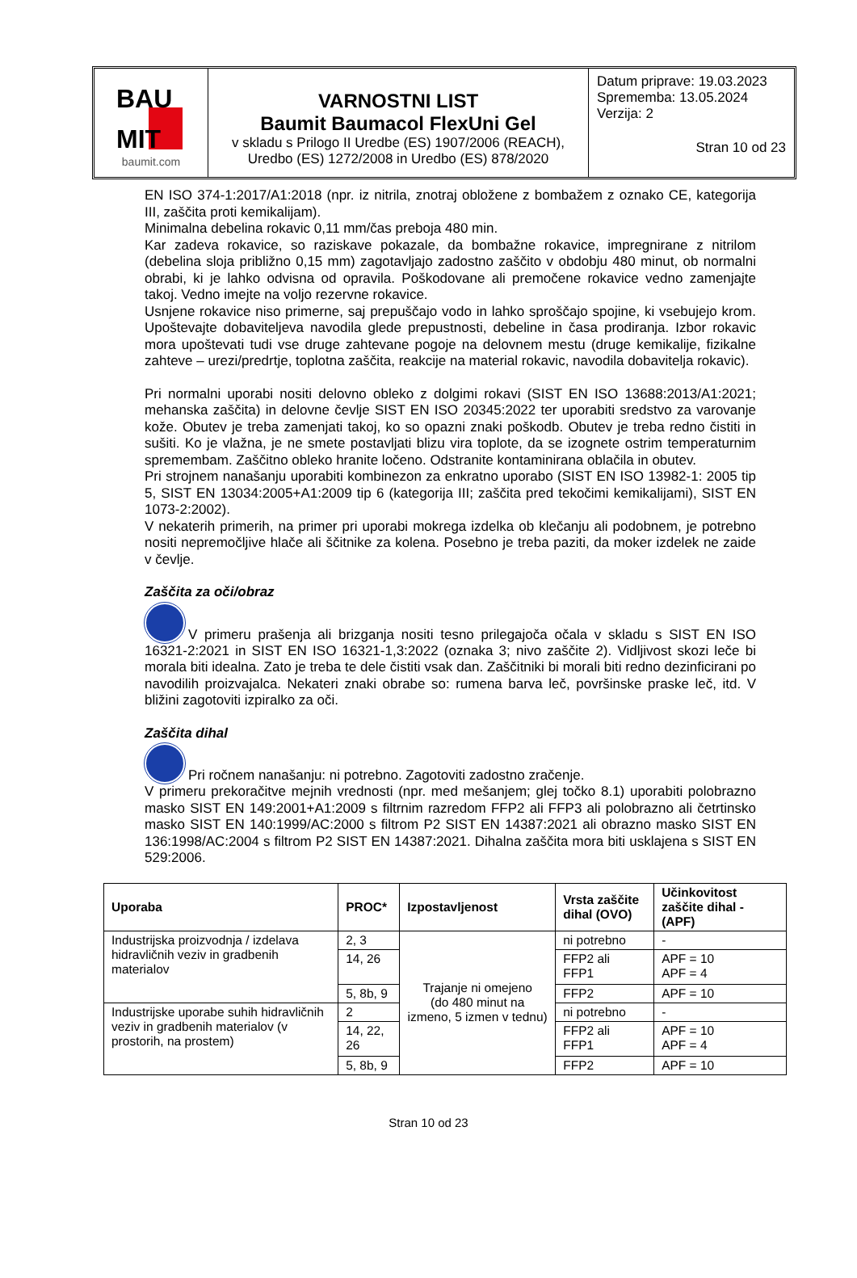BAU
MIT
baumit.com
VARNOSTNI LIST
Baumit Baumacol FlexUni Gel
v skladu s Prilogo II Uredbe (ES) 1907/2006 (REACH),
Uredbo (ES) 1272/2008 in Uredbo (ES) 878/2020
Datum priprave: 19.03.2023
Sprememba: 13.05.2024
Verzija: 2
Stran 10 od 23
EN ISO 374-1:2017/A1:2018 (npr. iz nitrila, znotraj obložene z bombažem z oznako CE, kategorija III, zaščita proti kemikalijam).
Minimalna debelina rokavic 0,11 mm/čas preboja 480 min.
Kar zadeva rokavice, so raziskave pokazale, da bombažne rokavice, impregnirane z nitrilom (debelina sloja približno 0,15 mm) zagotavljajo zadostno zaščito v obdobju 480 minut, ob normalni obrabi, ki je lahko odvisna od opravila. Poškodovane ali premočene rokavice vedno zamenjajte takoj. Vedno imejte na voljo rezervne rokavice.
Usnjene rokavice niso primerne, saj prepuščajo vodo in lahko sproščajo spojine, ki vsebujejo krom. Upoštevajte dobaviteljeva navodila glede prepustnosti, debeline in časa prodiranja. Izbor rokavic mora upoštevati tudi vse druge zahtevane pogoje na delovnem mestu (druge kemikalije, fizikalne zahteve – urezi/predrtje, toplotna zaščita, reakcije na material rokavic, navodila dobavitelja rokavic).
Pri normalni uporabi nositi delovno obleko z dolgimi rokavi (SIST EN ISO 13688:2013/A1:2021; mehanska zaščita) in delovne čevlje SIST EN ISO 20345:2022 ter uporabiti sredstvo za varovanje kože. Obutev je treba zamenjati takoj, ko so opazni znaki poškodb. Obutev je treba redno čistiti in sušiti. Ko je vlažna, je ne smete postavljati blizu vira toplote, da se izognete ostrim temperaturnim spremembam. Zaščitno obleko hranite ločeno. Odstranite kontaminirana oblačila in obutev.
Pri strojnem nanašanju uporabiti kombinezon za enkratno uporabo (SIST EN ISO 13982-1: 2005 tip 5, SIST EN 13034:2005+A1:2009 tip 6 (kategorija III; zaščita pred tekočimi kemikalijami), SIST EN 1073-2:2002).
V nekaterih primerih, na primer pri uporabi mokrega izdelka ob klečanju ali podobnem, je potrebno nositi nepremočljive hlače ali ščitnike za kolena. Posebno je treba paziti, da moker izdelek ne zaide v čevlje.
Zaščita za oči/obraz
V primeru prašenja ali brizganja nositi tesno prilegajoča očala v skladu s SIST EN ISO 16321-2:2021 in SIST EN ISO 16321-1,3:2022 (oznaka 3; nivo zaščite 2). Vidljivost skozi leče bi morala biti idealna. Zato je treba te dele čistiti vsak dan. Zaščitniki bi morali biti redno dezinficirani po navodilih proizvajalca. Nekateri znaki obrabe so: rumena barva leč, površinske praske leč, itd. V bližini zagotoviti izpiralko za oči.
Zaščita dihal
Pri ročnem nanašanju: ni potrebno. Zagotoviti zadostno zračenje.
V primeru prekoračitve mejnih vrednosti (npr. med mešanjem; glej točko 8.1) uporabiti polobrazno masko SIST EN 149:2001+A1:2009 s filtrnim razredom FFP2 ali FFP3 ali polobrazno ali četrtinsko masko SIST EN 140:1999/AC:2000 s filtrom P2 SIST EN 14387:2021 ali obrazno masko SIST EN 136:1998/AC:2004 s filtrom P2 SIST EN 14387:2021. Dihalna zaščita mora biti usklajena s SIST EN 529:2006.
| Uporaba | PROC* | Izpostavljenost | Vrsta zaščite dihal (OVO) | Učinkovitost zaščite dihal - (APF) |
| --- | --- | --- | --- | --- |
| Industrijska proizvodnja / izdelava hidravličnih veziv in gradbenih materialov | 2, 3 | Trajanje ni omejeno (do 480 minut na izmeno, 5 izmen v tednu) | ni potrebno | - |
| | 14, 26 | | FFP2 ali FFP1 | APF = 10 APF = 4 |
| | 5, 8b, 9 | | FFP2 | APF = 10 |
| Industrijske uporabe suhih hidravličnih veziv in gradbenih materialov (v prostorih, na prostem) | 2 | | ni potrebno | - |
| | 14, 22, 26 | | FFP2 ali FFP1 | APF = 10 APF = 4 |
| | 5, 8b, 9 | | FFP2 | APF = 10 |
Stran 10 od 23